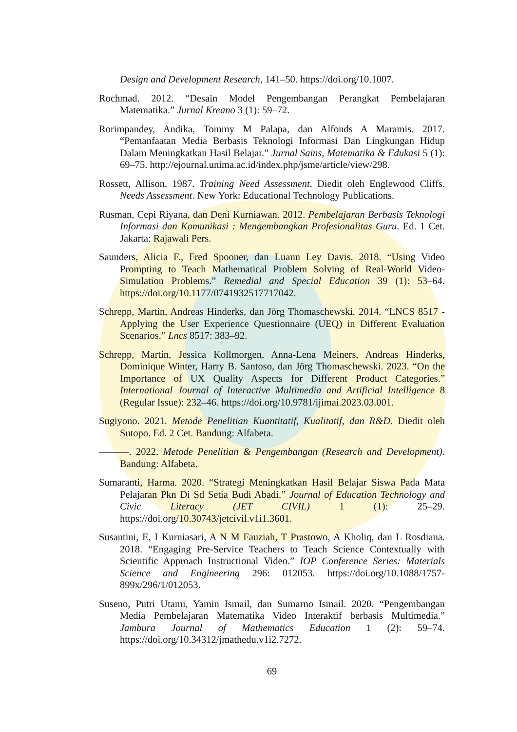Design and Development Research, 141–50. https://doi.org/10.1007.
Rochmad. 2012. “Desain Model Pengembangan Perangkat Pembelajaran Matematika.” Jurnal Kreano 3 (1): 59–72.
Rorimpandey, Andika, Tommy M Palapa, dan Alfonds A Maramis. 2017. “Pemanfaatan Media Berbasis Teknologi Informasi Dan Lingkungan Hidup Dalam Meningkatkan Hasil Belajar.” Jurnal Sains, Matematika & Edukasi 5 (1): 69–75. http://ejournal.unima.ac.id/index.php/jsme/article/view/298.
Rossett, Allison. 1987. Training Need Assessment. Diedit oleh Englewood Cliffs. Needs Assessment. New York: Educational Technology Publications.
Rusman, Cepi Riyana, dan Deni Kurniawan. 2012. Pembelajaran Berbasis Teknologi Informasi dan Komunikasi : Mengembangkan Profesionalitas Guru. Ed. 1 Cet. Jakarta: Rajawali Pers.
Saunders, Alicia F., Fred Spooner, dan Luann Ley Davis. 2018. “Using Video Prompting to Teach Mathematical Problem Solving of Real-World Video-Simulation Problems.” Remedial and Special Education 39 (1): 53–64. https://doi.org/10.1177/0741932517717042.
Schrepp, Martin, Andreas Hinderks, dan Jörg Thomaschewski. 2014. “LNCS 8517 - Applying the User Experience Questionnaire (UEQ) in Different Evaluation Scenarios.” Lncs 8517: 383–92.
Schrepp, Martin, Jessica Kollmorgen, Anna-Lena Meiners, Andreas Hinderks, Dominique Winter, Harry B. Santoso, dan Jörg Thomaschewski. 2023. “On the Importance of UX Quality Aspects for Different Product Categories.” International Journal of Interactive Multimedia and Artificial Intelligence 8 (Regular Issue): 232–46. https://doi.org/10.9781/ijimai.2023.03.001.
Sugiyono. 2021. Metode Penelitian Kuantitatif, Kualitatif, dan R&D. Diedit oleh Sutopo. Ed. 2 Cet. Bandung: Alfabeta.
———. 2022. Metode Penelitian & Pengembangan (Research and Development). Bandung: Alfabeta.
Sumaranti, Harma. 2020. “Strategi Meningkatkan Hasil Belajar Siswa Pada Mata Pelajaran Pkn Di Sd Setia Budi Abadi.” Journal of Education Technology and Civic Literacy (JET CIVIL) 1 (1): 25–29. https://doi.org/10.30743/jetcivil.v1i1.3601.
Susantini, E, I Kurniasari, A N M Fauziah, T Prastowo, A Kholiq, dan L Rosdiana. 2018. “Engaging Pre-Service Teachers to Teach Science Contextually with Scientific Approach Instructional Video.” IOP Conference Series: Materials Science and Engineering 296: 012053. https://doi.org/10.1088/1757-899x/296/1/012053.
Suseno, Putri Utami, Yamin Ismail, dan Sumarno Ismail. 2020. “Pengembangan Media Pembelajaran Matematika Video Interaktif berbasis Multimedia.” Jambura Journal of Mathematics Education 1 (2): 59–74. https://doi.org/10.34312/jmathedu.v1i2.7272.
69